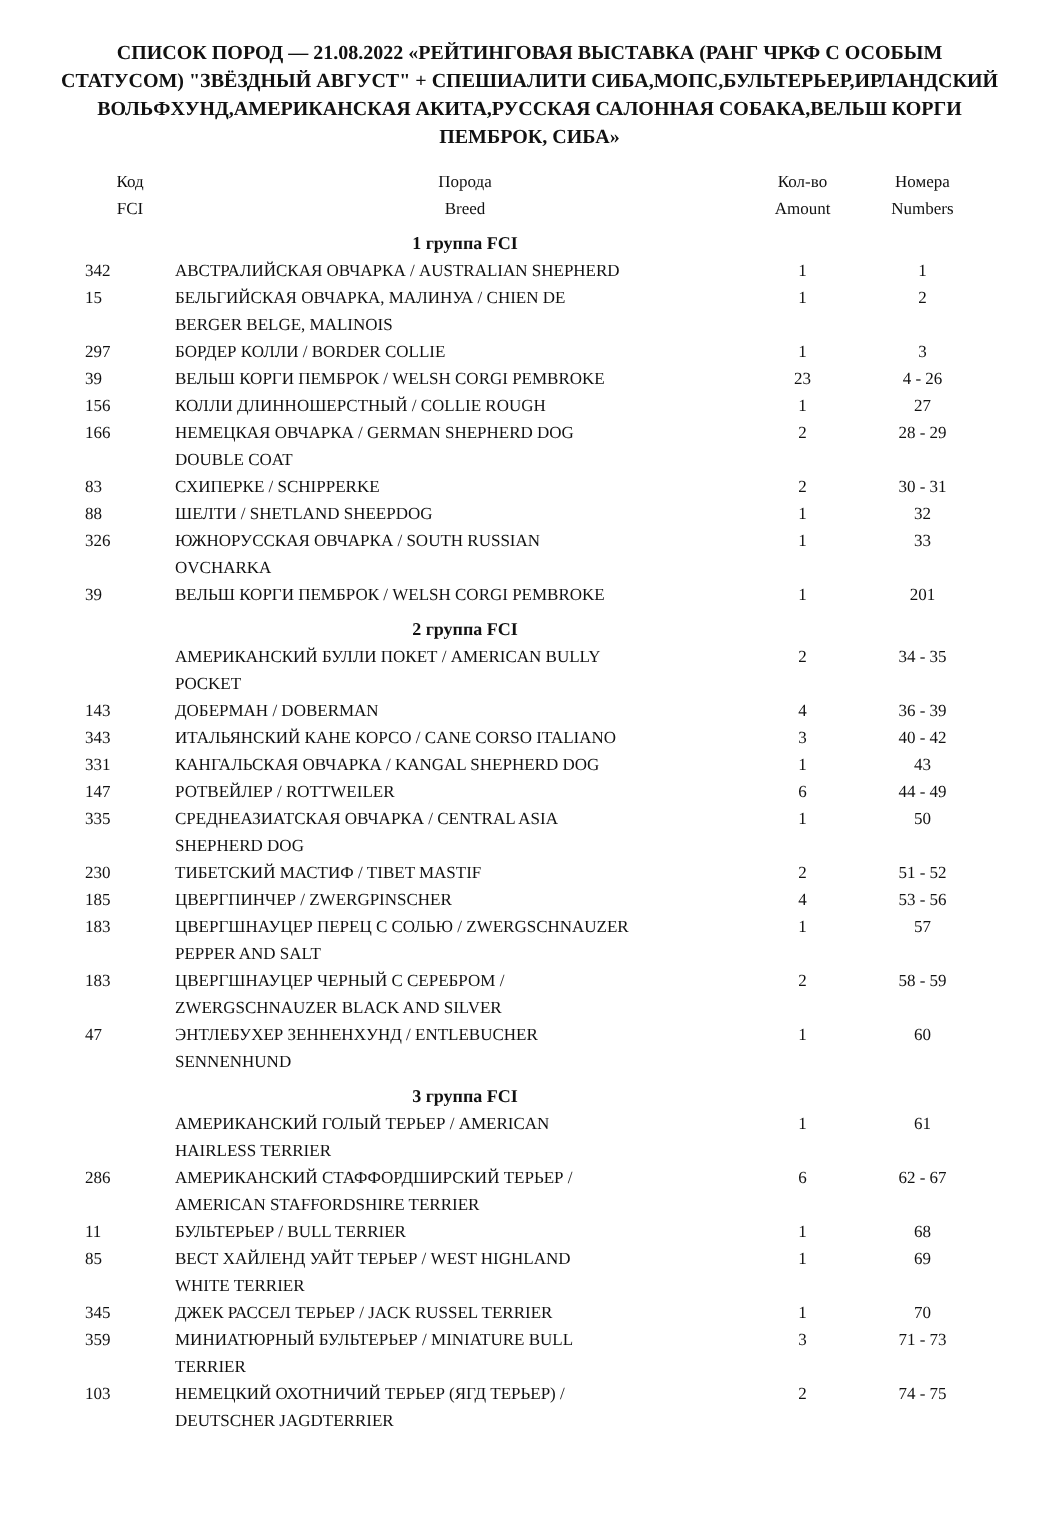СПИСОК ПОРОД — 21.08.2022 «РЕЙТИНГОВАЯ ВЫСТАВКА (РАНГ ЧРКФ С ОСОБЫМ СТАТУСОМ) "ЗВЁЗДНЫЙ АВГУСТ" + СПЕШИАЛИТИ СИБА,МОПС,БУЛЬТЕРЬЕР,ИРЛАНДСКИЙ ВОЛЬФХУНД,АМЕРИКАНСКАЯ АКИТА,РУССКАЯ САЛОННАЯ СОБАКА,ВЕЛЬШ КОРГИ ПЕМБРОК, СИБА»
| Код FCI | Порода Breed | Кол-во Amount | Номера Numbers |
| --- | --- | --- | --- |
| | 1 группа FCI | | |
| 342 | АВСТРАЛИЙСКАЯ ОВЧАРКА / AUSTRALIAN SHEPHERD | 1 | 1 |
| 15 | БЕЛЬГИЙСКАЯ ОВЧАРКА, МАЛИНУА / CHIEN DE BERGER BELGE, MALINOIS | 1 | 2 |
| 297 | БОРДЕР КОЛЛИ / BORDER COLLIE | 1 | 3 |
| 39 | ВЕЛЬШ КОРГИ ПЕМБРОК / WELSH CORGI PEMBROKE | 23 | 4 - 26 |
| 156 | КОЛЛИ ДЛИННОШЕРСТНЫЙ / COLLIE ROUGH | 1 | 27 |
| 166 | НЕМЕЦКАЯ ОВЧАРКА / GERMAN SHEPHERD DOG DOUBLE COAT | 2 | 28 - 29 |
| 83 | СХИПЕРКЕ / SCHIPPERKE | 2 | 30 - 31 |
| 88 | ШЕЛТИ / SHETLAND SHEEPDOG | 1 | 32 |
| 326 | ЮЖНОРУССКАЯ ОВЧАРКА / SOUTH RUSSIAN OVCHARKA | 1 | 33 |
| 39 | ВЕЛЬШ КОРГИ ПЕМБРОК / WELSH CORGI PEMBROKE | 1 | 201 |
| | 2 группа FCI | | |
| | АМЕРИКАНСКИЙ БУЛЛИ ПОКЕТ / AMERICAN BULLY POCKET | 2 | 34 - 35 |
| 143 | ДОБЕРМАН / DOBERMAN | 4 | 36 - 39 |
| 343 | ИТАЛЬЯНСКИЙ КАНЕ КОРСО / CANE CORSO ITALIANO | 3 | 40 - 42 |
| 331 | КАНГАЛЬСКАЯ ОВЧАРКА / KANGAL SHEPHERD DOG | 1 | 43 |
| 147 | РОТВЕЙЛЕР / ROTTWEILER | 6 | 44 - 49 |
| 335 | СРЕДНЕАЗИАТСКАЯ ОВЧАРКА / CENTRAL ASIA SHEPHERD DOG | 1 | 50 |
| 230 | ТИБЕТСКИЙ МАСТИФ / TIBET MASTIF | 2 | 51 - 52 |
| 185 | ЦВЕРГПИНЧЕР / ZWERGPINSCHER | 4 | 53 - 56 |
| 183 | ЦВЕРГШНАУЦЕР ПЕРЕЦ С СОЛЬЮ / ZWERGSCHNAUZER PEPPER AND SALT | 1 | 57 |
| 183 | ЦВЕРГШНАУЦЕР ЧЕРНЫЙ С СЕРЕБРОМ / ZWERGSCHNAUZER BLACK AND SILVER | 2 | 58 - 59 |
| 47 | ЭНТЛЕБУХЕР ЗЕННЕНХУНД / ENTLEBUCHER SENNENHUND | 1 | 60 |
| | 3 группа FCI | | |
| | АМЕРИКАНСКИЙ ГОЛЫЙ ТЕРЬЕР / AMERICAN HAIRLESS TERRIER | 1 | 61 |
| 286 | АМЕРИКАНСКИЙ СТАФФОРДШИРСКИЙ ТЕРЬЕР / AMERICAN STAFFORDSHIRE TERRIER | 6 | 62 - 67 |
| 11 | БУЛЬТЕРЬЕР / BULL TERRIER | 1 | 68 |
| 85 | ВЕСТ ХАЙЛЕНД УАЙТ ТЕРЬЕР / WEST HIGHLAND WHITE TERRIER | 1 | 69 |
| 345 | ДЖЕК РАССЕЛ ТЕРЬЕР / JACK RUSSEL TERRIER | 1 | 70 |
| 359 | МИНИАТЮРНЫЙ БУЛЬТЕРЬЕР / MINIATURE BULL TERRIER | 3 | 71 - 73 |
| 103 | НЕМЕЦКИЙ ОХОТНИЧИЙ ТЕРЬЕР (ЯГД ТЕРЬЕР) / DEUTSCHER JAGDTERRIER | 2 | 74 - 75 |